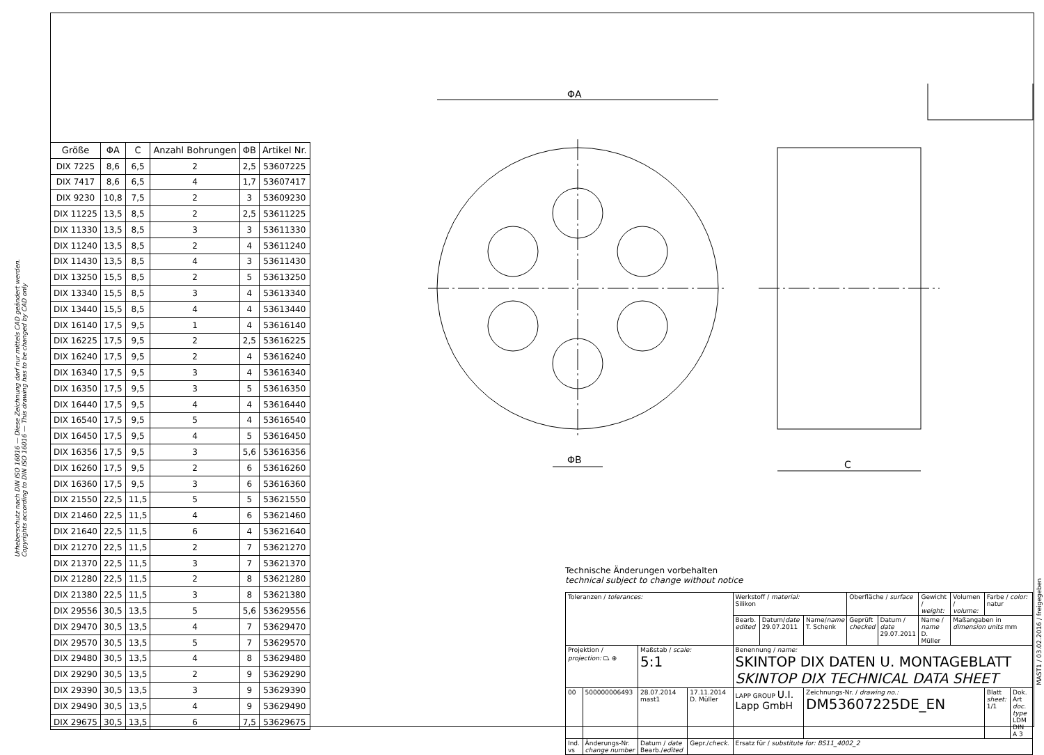Urheberschutz nach DIN ISO 16016 — Diese Zeichnung darf nur mittels CAD geändert werden. Copyrights according to DIN ISO 16016 — This drawing has to be changed by CAD only
| Größe | ΦA | C | Anzahl Bohrungen | ΦB | Artikel Nr. |
| --- | --- | --- | --- | --- | --- |
| DIX 7225 | 8,6 | 6,5 | 2 | 2,5 | 53607225 |
| DIX 7417 | 8,6 | 6,5 | 4 | 1,7 | 53607417 |
| DIX 9230 | 10,8 | 7,5 | 2 | 3 | 53609230 |
| DIX 11225 | 13,5 | 8,5 | 2 | 2,5 | 53611225 |
| DIX 11330 | 13,5 | 8,5 | 3 | 3 | 53611330 |
| DIX 11240 | 13,5 | 8,5 | 2 | 4 | 53611240 |
| DIX 11430 | 13,5 | 8,5 | 4 | 3 | 53611430 |
| DIX 13250 | 15,5 | 8,5 | 2 | 5 | 53613250 |
| DIX 13340 | 15,5 | 8,5 | 3 | 4 | 53613340 |
| DIX 13440 | 15,5 | 8,5 | 4 | 4 | 53613440 |
| DIX 16140 | 17,5 | 9,5 | 1 | 4 | 53616140 |
| DIX 16225 | 17,5 | 9,5 | 2 | 2,5 | 53616225 |
| DIX 16240 | 17,5 | 9,5 | 2 | 4 | 53616240 |
| DIX 16340 | 17,5 | 9,5 | 3 | 4 | 53616340 |
| DIX 16350 | 17,5 | 9,5 | 3 | 5 | 53616350 |
| DIX 16440 | 17,5 | 9,5 | 4 | 4 | 53616440 |
| DIX 16540 | 17,5 | 9,5 | 5 | 4 | 53616540 |
| DIX 16450 | 17,5 | 9,5 | 4 | 5 | 53616450 |
| DIX 16356 | 17,5 | 9,5 | 3 | 5,6 | 53616356 |
| DIX 16260 | 17,5 | 9,5 | 2 | 6 | 53616260 |
| DIX 16360 | 17,5 | 9,5 | 3 | 6 | 53616360 |
| DIX 21550 | 22,5 | 11,5 | 5 | 5 | 53621550 |
| DIX 21460 | 22,5 | 11,5 | 4 | 6 | 53621460 |
| DIX 21640 | 22,5 | 11,5 | 6 | 4 | 53621640 |
| DIX 21270 | 22,5 | 11,5 | 2 | 7 | 53621270 |
| DIX 21370 | 22,5 | 11,5 | 3 | 7 | 53621370 |
| DIX 21280 | 22,5 | 11,5 | 2 | 8 | 53621280 |
| DIX 21380 | 22,5 | 11,5 | 3 | 8 | 53621380 |
| DIX 29556 | 30,5 | 13,5 | 5 | 5,6 | 53629556 |
| DIX 29470 | 30,5 | 13,5 | 4 | 7 | 53629470 |
| DIX 29570 | 30,5 | 13,5 | 5 | 7 | 53629570 |
| DIX 29480 | 30,5 | 13,5 | 4 | 8 | 53629480 |
| DIX 29290 | 30,5 | 13,5 | 2 | 9 | 53629290 |
| DIX 29390 | 30,5 | 13,5 | 3 | 9 | 53629390 |
| DIX 29490 | 30,5 | 13,5 | 4 | 9 | 53629490 |
| DIX 29675 | 30,5 | 13,5 | 6 | 7,5 | 53629675 |
ΦA
ΦB
C
Technische Änderungen vorbehalten
technical subject to change without notice
| Toleranzen / tolerances: | | | | Werkstoff / material: Silikon | | | Oberfläche / surface | | Gewicht / weight: | Volumen / volume: | Farbe / color: natur | |
| | | | | Bearb. edited | Datum/ date 29.07.2011 | Name/ name T. Schenk | Geprüft checked | Datum / date 29.07.2011 | Name / name D. Müller | Maßangaben in dimension units mm | | |
| Projektion / projection: ⏢ ⊕ | | Maßstab / scale: 5:1 | | Benennung / name: SKINTOP DIX DATEN U. MONTAGEBLATT SKINTOP DIX TECHNICAL DATA SHEET | | | | | | | | |
| 00 | 500000006493 | 28.07.2014 mast1 | 17.11.2014 D. Müller | LAPP GROUP U.I. Lapp GmbH | | Zeichnungs-Nr. / drawing no.: DM53607225DE_EN | | | | | Blatt sheet: 1/1 | Dok. Art doc. type LDM DIN A 3 |
| Ind. vs | Änderungs-Nr. change number | Datum / date Bearb./ edited | Gepr./ check. | Ersatz für / substitute for: BS11_4002_2 | | | | | | | | |
MAST1 / 03.02.2016 / freigegeben